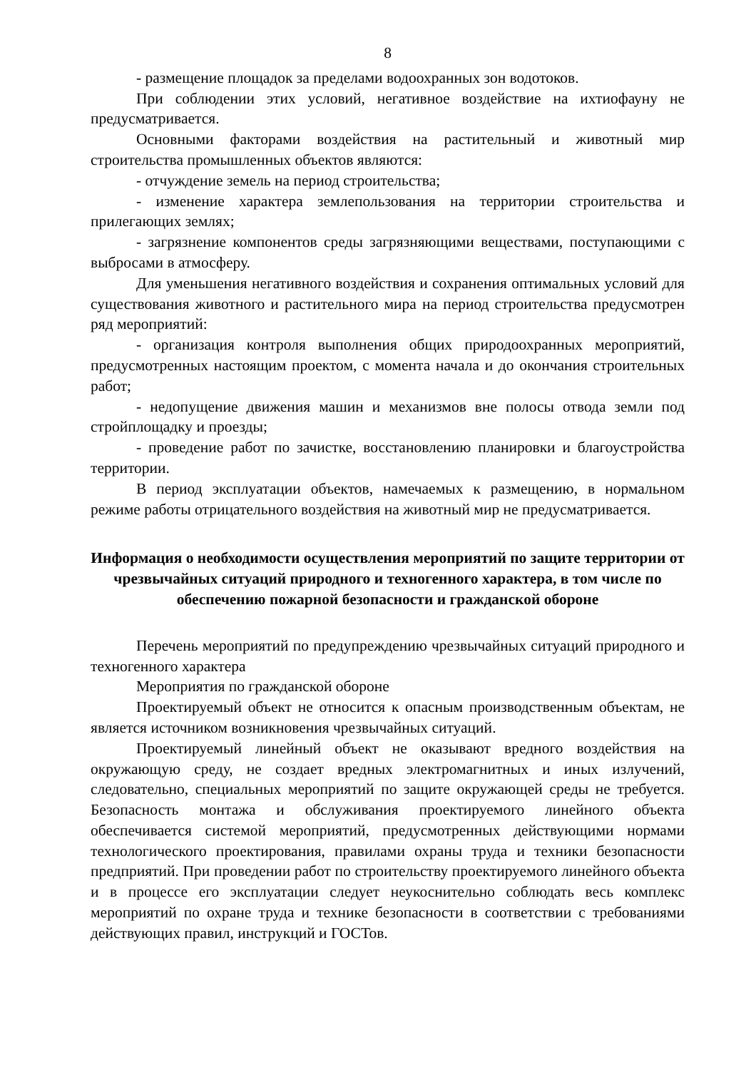8
- размещение площадок за пределами водоохранных зон водотоков.
При соблюдении этих условий, негативное воздействие на ихтиофауну не предусматривается.
Основными факторами воздействия на растительный и животный мир строительства промышленных объектов являются:
- отчуждение земель на период строительства;
- изменение характера землепользования на территории строительства и прилегающих землях;
- загрязнение компонентов среды загрязняющими веществами, поступающими с выбросами в атмосферу.
Для уменьшения негативного воздействия и сохранения оптимальных условий для существования животного и растительного мира на период строительства предусмотрен ряд мероприятий:
- организация контроля выполнения общих природоохранных мероприятий, предусмотренных настоящим проектом, с момента начала и до окончания строительных работ;
- недопущение движения машин и механизмов вне полосы отвода земли под стройплощадку и проезды;
- проведение работ по зачистке, восстановлению планировки и благоустройства территории.
В период эксплуатации объектов, намечаемых к размещению, в нормальном режиме работы отрицательного воздействия на животный мир не предусматривается.
Информация о необходимости осуществления мероприятий по защите территории от чрезвычайных ситуаций природного и техногенного характера, в том числе по обеспечению пожарной безопасности и гражданской обороне
Перечень мероприятий по предупреждению чрезвычайных ситуаций природного и техногенного характера
Мероприятия по гражданской обороне
Проектируемый объект не относится к опасным производственным объектам, не является источником возникновения чрезвычайных ситуаций.
Проектируемый линейный объект не оказывают вредного воздействия на окружающую среду, не создает вредных электромагнитных и иных излучений, следовательно, специальных мероприятий по защите окружающей среды не требуется. Безопасность монтажа и обслуживания проектируемого линейного объекта обеспечивается системой мероприятий, предусмотренных действующими нормами технологического проектирования, правилами охраны труда и техники безопасности предприятий. При проведении работ по строительству проектируемого линейного объекта и в процессе его эксплуатации следует неукоснительно соблюдать весь комплекс мероприятий по охране труда и технике безопасности в соответствии с требованиями действующих правил, инструкций и ГОСТов.